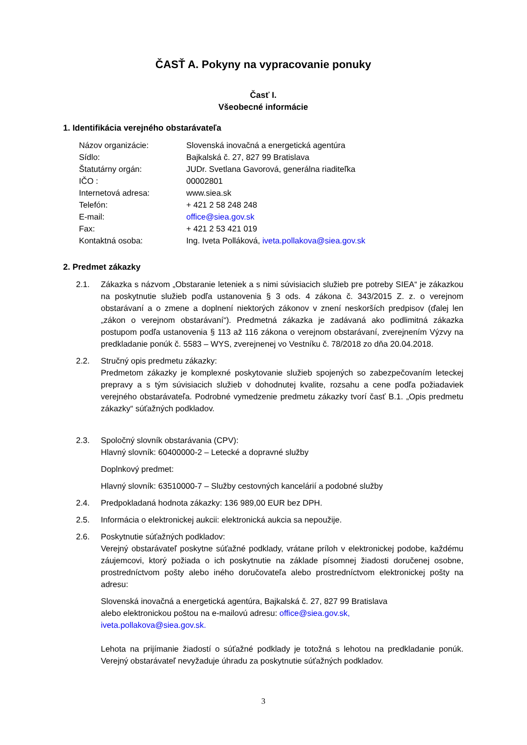ČASŤ A. Pokyny na vypracovanie ponuky
Časť I.
Všeobecné informácie
1. Identifikácia verejného obstarávateľa
| Názov organizácie: | Slovenská inovačná a energetická agentúra |
| Sídlo: | Bajkalská č. 27, 827 99 Bratislava |
| Štatutárny orgán: | JUDr. Svetlana Gavorová, generálna riaditeľka |
| IČO : | 00002801 |
| Internetová adresa: | www.siea.sk |
| Telefón: | + 421 2 58 248 248 |
| E-mail: | office@siea.gov.sk |
| Fax: | + 421 2 53 421 019 |
| Kontaktná osoba: | Ing. Iveta Polláková, iveta.pollakova@siea.gov.sk |
2. Predmet zákazky
2.1. Zákazka s názvom „Obstaranie leteniek a s nimi súvisiacich služieb pre potreby SIEA“ je zákazkou na poskytnutie služieb podľa ustanovenia § 3 ods. 4 zákona č. 343/2015 Z. z. o verejnom obstarávaní a o zmene a doplnení niektorých zákonov v znení neskorších predpisov (ďalej len „zákon o verejnom obstarávaní“). Predmetná zákazka je zadávaná ako podlimitná zákazka postupom podľa ustanovenia § 113 až 116 zákona o verejnom obstarávaní, zverejnením Výzvy na predkladanie ponúk č. 5583 – WYS, zverejnenej vo Vestníku č. 78/2018 zo dňa 20.04.2018.
2.2. Stručný opis predmetu zákazky:
Predmetom zákazky je komplexné poskytovanie služieb spojených so zabezpečovaním leteckej prepravy a s tým súvisiacich služieb v dohodnutej kvalite, rozsahu a cene podľa požiadaviek verejného obstarávateľa. Podrobné vymedzenie predmetu zákazky tvorí časť B.1. „Opis predmetu zákazky“ súťažných podkladov.
2.3. Spoločný slovník obstarávania (CPV):
Hlavný slovník: 60400000-2 – Letecké a dopravné služby
Doplnkový predmet:
Hlavný slovník: 63510000-7 – Služby cestovných kancelárií a podobné služby
2.4. Predpokladaná hodnota zákazky: 136 989,00 EUR bez DPH.
2.5. Informácia o elektronickej aukcii: elektronická aukcia sa nepoužije.
2.6. Poskytnutie súťažných podkladov:
Verejný obstarávateľ poskytne súťažné podklady, vrátane príloh v elektronickej podobe, každému záujemcovi, ktorý požiada o ich poskytnutie na základe písomnej žiadosti doručenej osobne, prostredníctvom pošty alebo iného doručovateľa alebo prostredníctvom elektronickej pošty na adresu:
Slovenská inovačná a energetická agentúra, Bajkalská č. 27, 827 99 Bratislava
alebo elektronickou poštou na e-mailovú adresu: office@siea.gov.sk,
iveta.pollakova@siea.gov.sk.
Lehota na prijímanie žiadostí o súťažné podklady je totožná s lehotou na predkladanie ponúk. Verejný obstarávateľ nevyžaduje úhradu za poskytnutie súťažných podkladov.
3